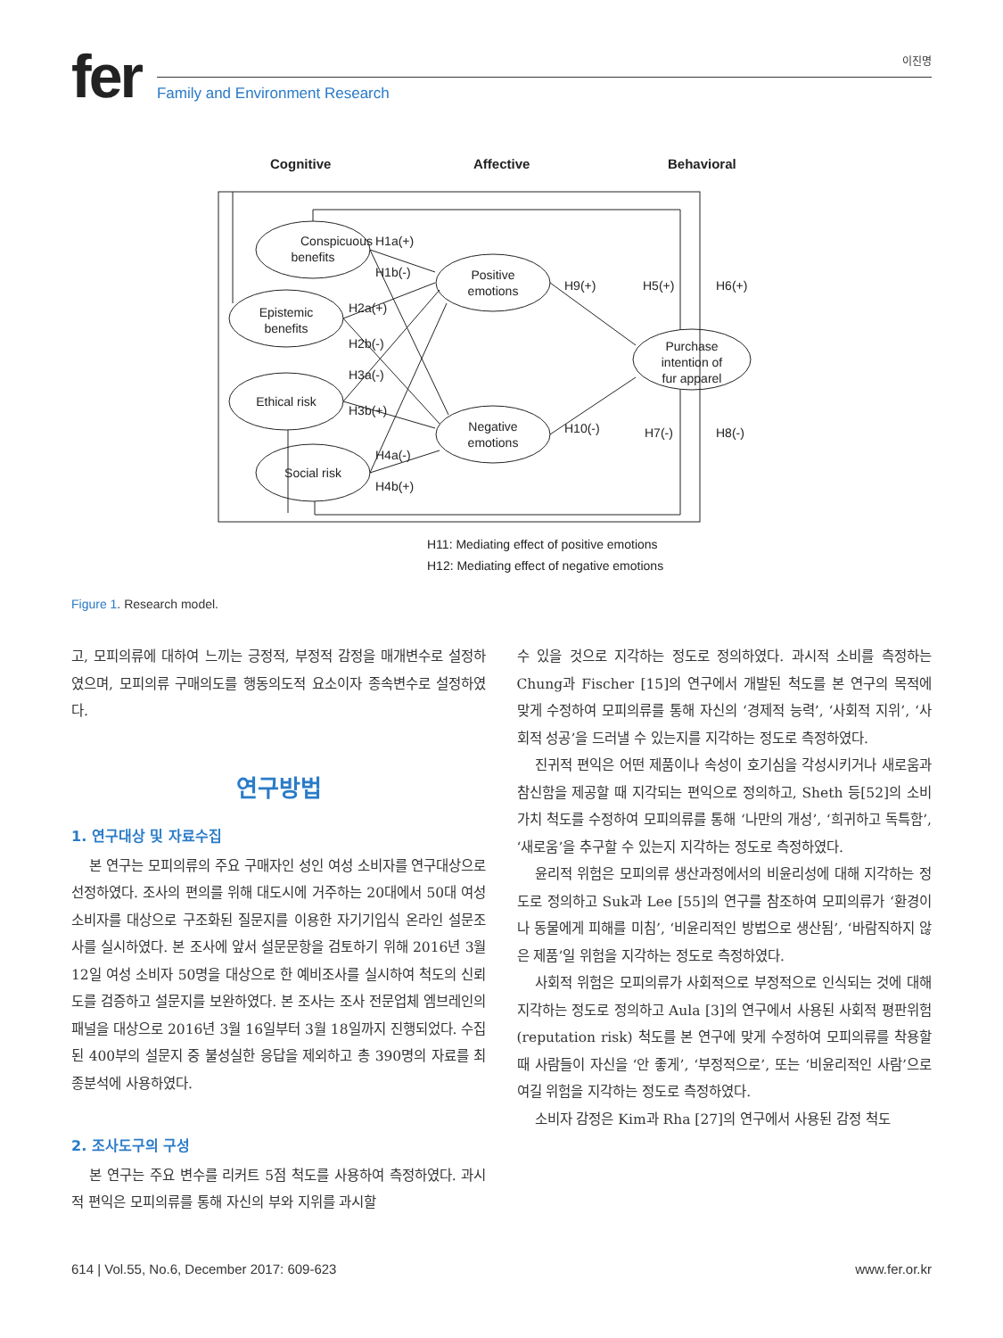fer
이진명
Family and Environment Research
Cognitive
Affective
Behavioral
Conspicuous
benefits
Epistemic
benefits
Ethical risk
Social risk
Positive
emotions
Negative
emotions
Purchase
intention of
fur apparel
H1a(+)
H1b(-)
H2a(+)
H2b(-)
H3a(-)
H3b(+)
H4a(-)
H4b(+)
H9(+)
H10(-)
H5(+)
H6(+)
H7(-)
H8(-)
H11: Mediating effect of positive emotions
H12: Mediating effect of negative emotions
Figure 1. Research model.
고, 모피의류에 대하여 느끼는 긍정적, 부정적 감정을 매개변수로 설정하였으며, 모피의류 구매의도를 행동의도적 요소이자 종속변수로 설정하였다.
연구방법
1. 연구대상 및 자료수집
본 연구는 모피의류의 주요 구매자인 성인 여성 소비자를 연구대상으로 선정하였다. 조사의 편의를 위해 대도시에 거주하는 20대에서 50대 여성 소비자를 대상으로 구조화된 질문지를 이용한 자기기입식 온라인 설문조사를 실시하였다. 본 조사에 앞서 설문문항을 검토하기 위해 2016년 3월 12일 여성 소비자 50명을 대상으로 한 예비조사를 실시하여 척도의 신뢰도를 검증하고 설문지를 보완하였다. 본 조사는 조사 전문업체 엠브레인의 패널을 대상으로 2016년 3월 16일부터 3월 18일까지 진행되었다. 수집된 400부의 설문지 중 불성실한 응답을 제외하고 총 390명의 자료를 최종분석에 사용하였다.
2. 조사도구의 구성
본 연구는 주요 변수를 리커트 5점 척도를 사용하여 측정하였다. 과시적 편익은 모피의류를 통해 자신의 부와 지위를 과시할
수 있을 것으로 지각하는 정도로 정의하였다. 과시적 소비를 측정하는 Chung과 Fischer [15]의 연구에서 개발된 척도를 본 연구의 목적에 맞게 수정하여 모피의류를 통해 자신의 ‘경제적 능력’, ‘사회적 지위’, ‘사회적 성공’을 드러낼 수 있는지를 지각하는 정도로 측정하였다.
진귀적 편익은 어떤 제품이나 속성이 호기심을 각성시키거나 새로움과 참신함을 제공할 때 지각되는 편익으로 정의하고, Sheth 등[52]의 소비가치 척도를 수정하여 모피의류를 통해 ‘나만의 개성’, ‘희귀하고 독특함’, ‘새로움’을 추구할 수 있는지 지각하는 정도로 측정하였다.
윤리적 위험은 모피의류 생산과정에서의 비윤리성에 대해 지각하는 정도로 정의하고 Suk과 Lee [55]의 연구를 참조하여 모피의류가 ‘환경이나 동물에게 피해를 미침’, ‘비윤리적인 방법으로 생산됨’, ‘바람직하지 않은 제품’일 위험을 지각하는 정도로 측정하였다.
사회적 위험은 모피의류가 사회적으로 부정적으로 인식되는 것에 대해 지각하는 정도로 정의하고 Aula [3]의 연구에서 사용된 사회적 평판위험(reputation risk) 척도를 본 연구에 맞게 수정하여 모피의류를 착용할 때 사람들이 자신을 ‘안 좋게’, ‘부정적으로’, 또는 ‘비윤리적인 사람’으로 여길 위험을 지각하는 정도로 측정하였다.
소비자 감정은 Kim과 Rha [27]의 연구에서 사용된 감정 척도
614 | Vol.55, No.6, December 2017: 609-623 www.fer.or.kr